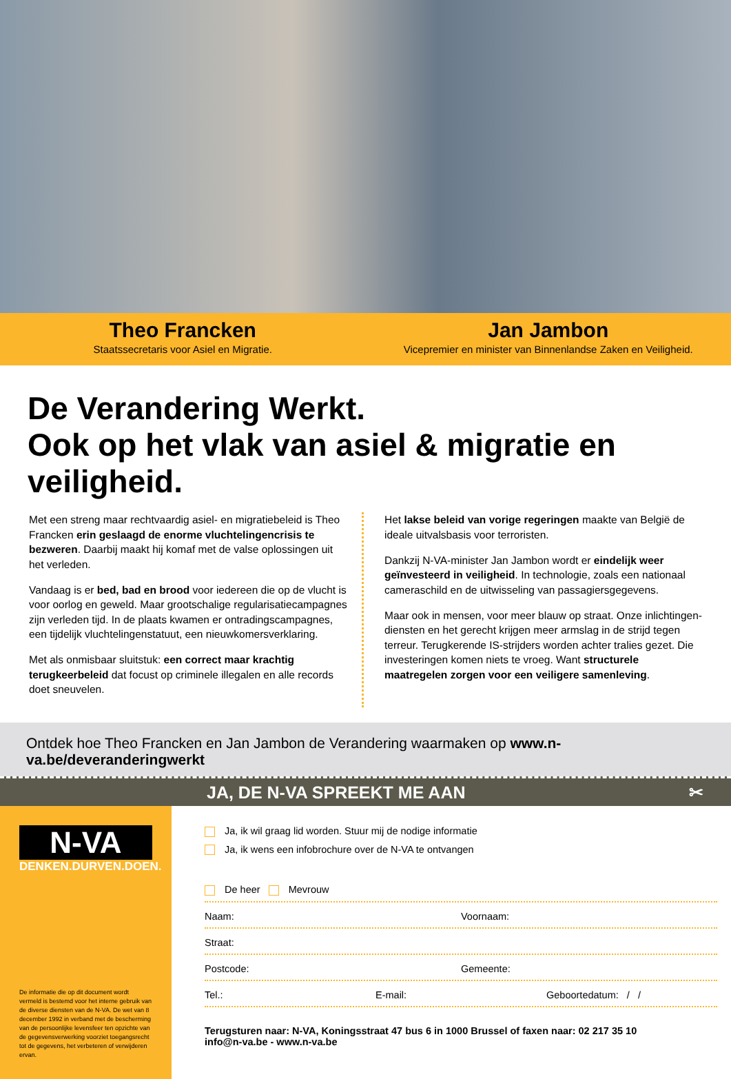Theo Francken
Staatssecretaris voor Asiel en Migratie.
Jan Jambon
Vicepremier en minister van Binnenlandse Zaken en Veiligheid.
De Verandering Werkt.
Ook op het vlak van asiel & migratie en veiligheid.
Met een streng maar rechtvaardig asiel- en migratiebeleid is Theo Francken erin geslaagd de enorme vluchtelingencrisis te bezweren. Daarbij maakt hij komaf met de valse oplossingen uit het verleden.
Vandaag is er bed, bad en brood voor iedereen die op de vlucht is voor oorlog en geweld. Maar grootschalige regularisatiecampagnes zijn verleden tijd. In de plaats kwamen er ontradingscampagnes, een tijdelijk vluchtelingenstatuut, een nieuwkomersverklaring.
Met als onmisbaar sluitstuk: een correct maar krachtig terugkeerbeleid dat focust op criminele illegalen en alle records doet sneuvelen.
Het lakse beleid van vorige regeringen maakte van België de ideale uitvalsbasis voor terroristen.
Dankzij N-VA-minister Jan Jambon wordt er eindelijk weer geïnvesteerd in veiligheid. In technologie, zoals een nationaal cameraschild en de uitwisseling van passagiersgegevens.
Maar ook in mensen, voor meer blauw op straat. Onze inlichtingen-diensten en het gerecht krijgen meer armslag in de strijd tegen terreur. Terugkerende IS-strijders worden achter tralies gezet. Die investeringen komen niets te vroeg. Want structurele maatregelen zorgen voor een veiligere samenleving.
Ontdek hoe Theo Francken en Jan Jambon de Verandering waarmaken op www.n-va.be/deveranderingwerkt
JA, DE N-VA SPREEKT ME AAN ✂
N-VA
DENKEN.DURVEN.DOEN.
De informatie die op dit document wordt vermeld is bestemd voor het interne gebruik van de diverse diensten van de N-VA. De wet van 8 december 1992 in verband met de bescherming van de persoonlijke levensfeer ten opzichte van de gegevensverwerking voorziet toegangsrecht tot de gegevens, het verbeteren of verwijderen ervan.
Ja, ik wil graag lid worden. Stuur mij de nodige informatie
Ja, ik wens een infobrochure over de N-VA te ontvangen
De heer Mevrouw
Naam: Voornaam:
Straat:
Postcode: Gemeente:
Tel.: E-mail: Geboortedatum: / /
Terugsturen naar: N-VA, Koningsstraat 47 bus 6 in 1000 Brussel of faxen naar: 02 217 35 10
info@n-va.be - www.n-va.be